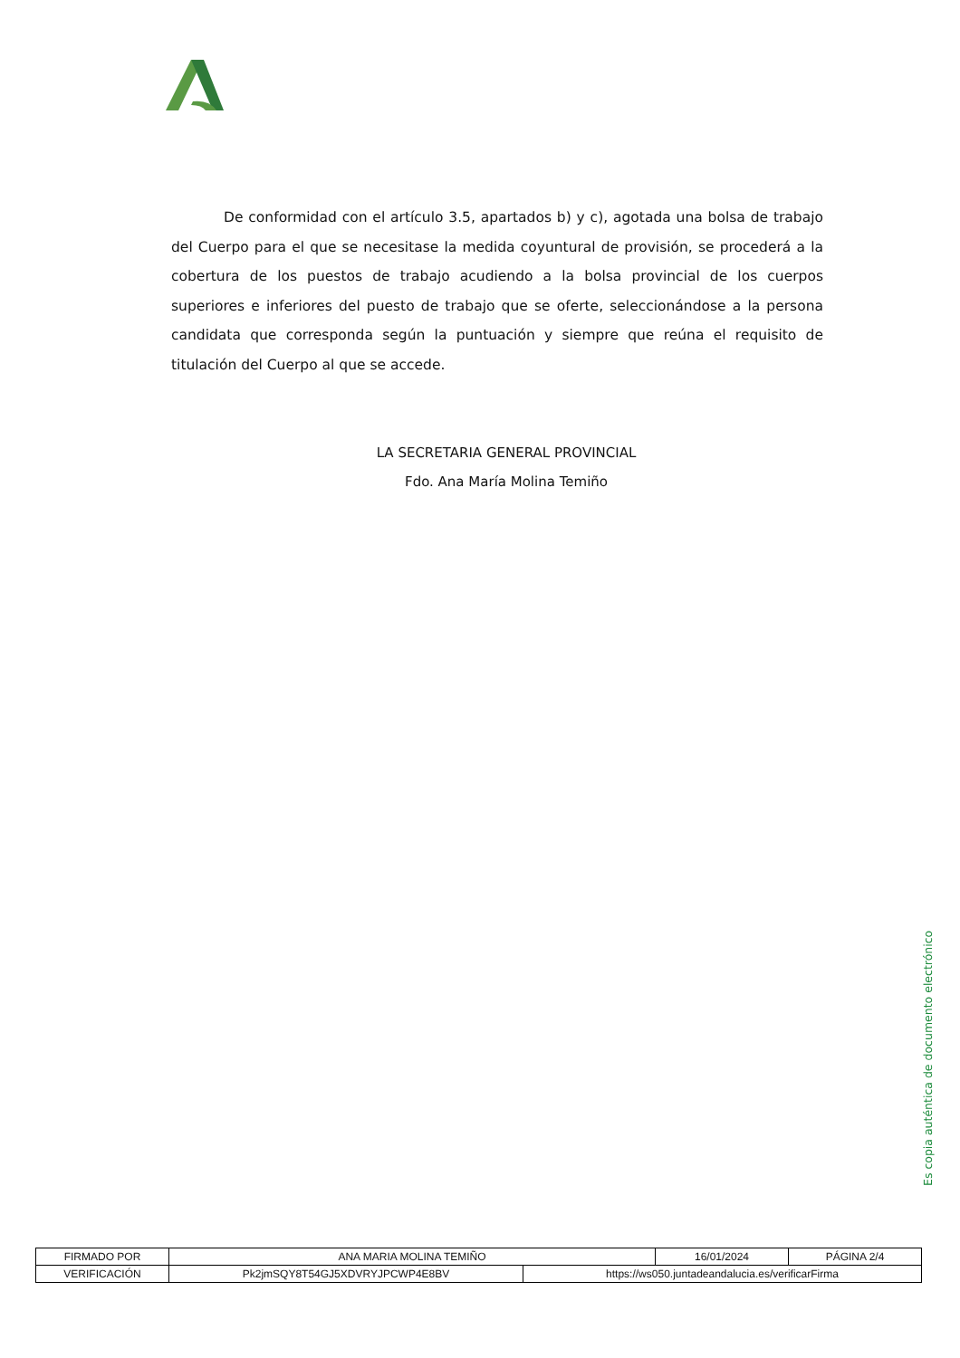De conformidad con el artículo 3.5, apartados b) y c), agotada una bolsa de trabajo del Cuerpo para el que se necesitase la medida coyuntural de provisión, se procederá a la cobertura de los puestos de trabajo acudiendo a la bolsa provincial de los cuerpos superiores e inferiores del puesto de trabajo que se oferte, seleccionándose a la persona candidata que corresponda según la puntuación y siempre que reúna el requisito de titulación del Cuerpo al que se accede.
LA SECRETARIA GENERAL PROVINCIAL
Fdo. Ana María Molina Temiño
Es copia auténtica de documento electrónico
| FIRMADO POR | ANA MARIA MOLINA TEMIÑO | | 16/01/2024 | PÁGINA 2/4 |
| VERIFICACIÓN | Pk2jmSQY8T54GJ5XDVRYJPCWP4E8BV | https://ws050.juntadeandalucia.es/verificarFirma | | |